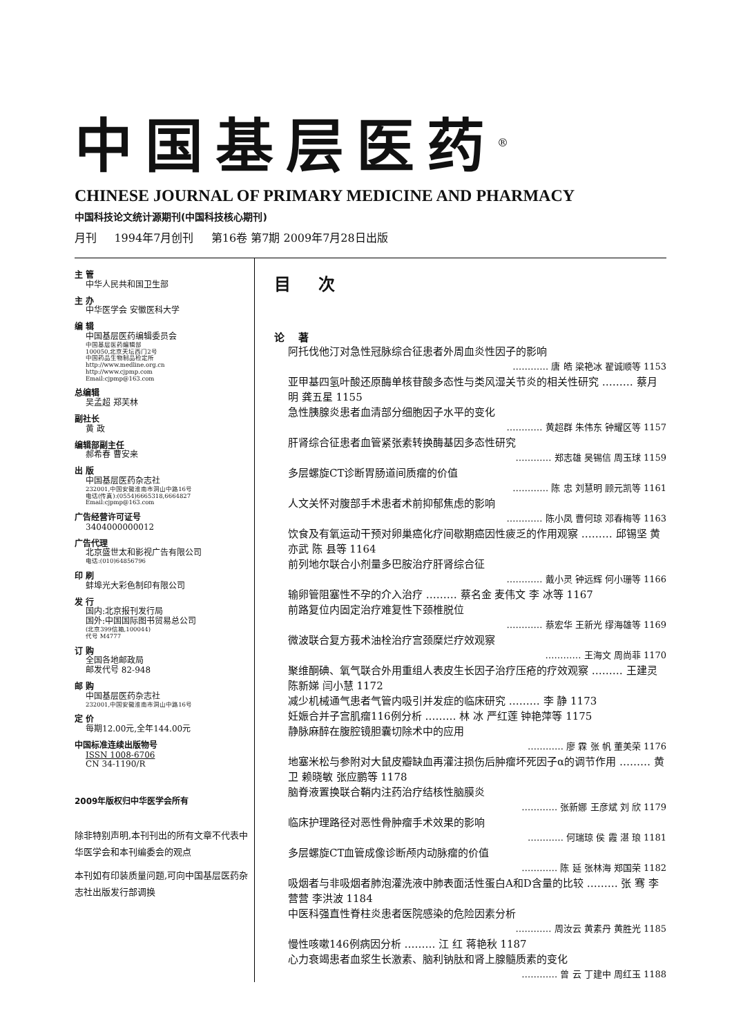中国基层医药<sup>®</sup>
CHINESE JOURNAL OF PRIMARY MEDICINE AND PHARMACY
中国科技论文统计源期刊(中国科技核心期刊)
月刊 1994年7月创刊 第16卷 第7期 2009年7月28日出版
主 管
中华人民共和国卫生部
主 办
中华医学会 安徽医科大学
编 辑
中国基层医药编辑委员会
中国基层医药编辑部
100050,北京天坛西门2号
中国药品生物制品检定所
http://www.medline.org.cn
http://www.cjpmp.com
Email:cjpmp@163.com
总编辑
吴孟超 郑芙林
副社长
黄 政
编辑部副主任
郝希春 曹安来
出 版
中国基层医药杂志社
232001,中国安徽淮南市洞山中路16号
电话(传真):(0554)6665318,6664827
Email:cjpmp@163.com
广告经营许可证号
3404000000012
广告代理
北京盛世太和影视广告有限公司
电话:(010)64856796
印 刷
蚌埠光大彩色制印有限公司
发 行
国内:北京报刊发行局
国外:中国国际图书贸易总公司
(北京399信箱,100044)
代号 M4777
订 购
全国各地邮政局
邮发代号 82-948
邮 购
中国基层医药杂志社
232001,中国安徽淮南市洞山中路16号
定 价
每期12.00元,全年144.00元
中国标准连续出版物号
ISSN 1008-6706
CN 34-1190/R
2009年版权归中华医学会所有
除非特别声明,本刊刊出的所有文章不代表中华医学会和本刊编委会的观点
本刊如有印装质量问题,可向中国基层医药杂志社出版发行部调换
目次
论著
阿托伐他汀对急性冠脉综合征患者外周血炎性因子的影响
………… 唐 皓 梁艳冰 翟诚顺等 1153
亚甲基四氢叶酸还原酶单核苷酸多态性与类风湿关节炎的相关性研究 ……… 蔡月明 龚五星 1155
急性胰腺炎患者血清部分细胞因子水平的变化
………… 黄超群 朱伟东 钟耀区等 1157
肝肾综合征患者血管紧张素转换酶基因多态性研究
………… 郑志雄 吴锡信 周玉球 1159
多层螺旋CT诊断胃肠道间质瘤的价值
………… 陈 忠 刘慧明 顾元凯等 1161
人文关怀对腹部手术患者术前抑郁焦虑的影响
………… 陈小凤 曹何琼 邓春梅等 1163
饮食及有氧运动干预对卵巢癌化疗间歇期癌因性疲乏的作用观察 ……… 邱锡坚 黄亦武 陈 县等 1164
前列地尔联合小剂量多巴胺治疗肝肾综合征
………… 戴小灵 钟远辉 何小珊等 1166
输卵管阻塞性不孕的介入治疗 ……… 蔡名金 麦伟文 李 冰等 1167
前路复位内固定治疗难复性下颈椎脱位
………… 蔡宏华 王新光 缪海雄等 1169
微波联合复方莪术油栓治疗宫颈糜烂疗效观察
………… 王海文 周尚菲 1170
聚维酮碘、氧气联合外用重组人表皮生长因子治疗压疮的疗效观察 ……… 王建灵 陈新娣 闫小慧 1172
减少机械通气患者气管内吸引并发症的临床研究 ……… 李 静 1173
妊娠合并子宫肌瘤116例分析 ……… 林 冰 严红莲 钟艳萍等 1175
静脉麻醉在腹腔镜胆囊切除术中的应用
………… 廖 霖 张 帆 董美荣 1176
地塞米松与参附对大鼠皮瓣缺血再灌注损伤后肿瘤坏死因子α的调节作用 ……… 黄 卫 赖晓敏 张应鹏等 1178
脑脊液置换联合鞘内注药治疗结核性脑膜炎
………… 张新娜 王彦斌 刘 欣 1179
临床护理路径对恶性骨肿瘤手术效果的影响
………… 何瑞琼 侯 霞 湛 琅 1181
多层螺旋CT血管成像诊断颅内动脉瘤的价值
………… 陈 延 张林海 郑国荣 1182
吸烟者与非吸烟者肺泡灌洗液中肺表面活性蛋白A和D含量的比较 ……… 张 骞 李营营 李洪波 1184
中医科强直性脊柱炎患者医院感染的危险因素分析
………… 周汝云 黄素丹 黄胜光 1185
慢性咳嗽146例病因分析 ……… 江 红 蒋艳秋 1187
心力衰竭患者血浆生长激素、脑利钠肽和肾上腺髓质素的变化
………… 曾 云 丁建中 周红玉 1188